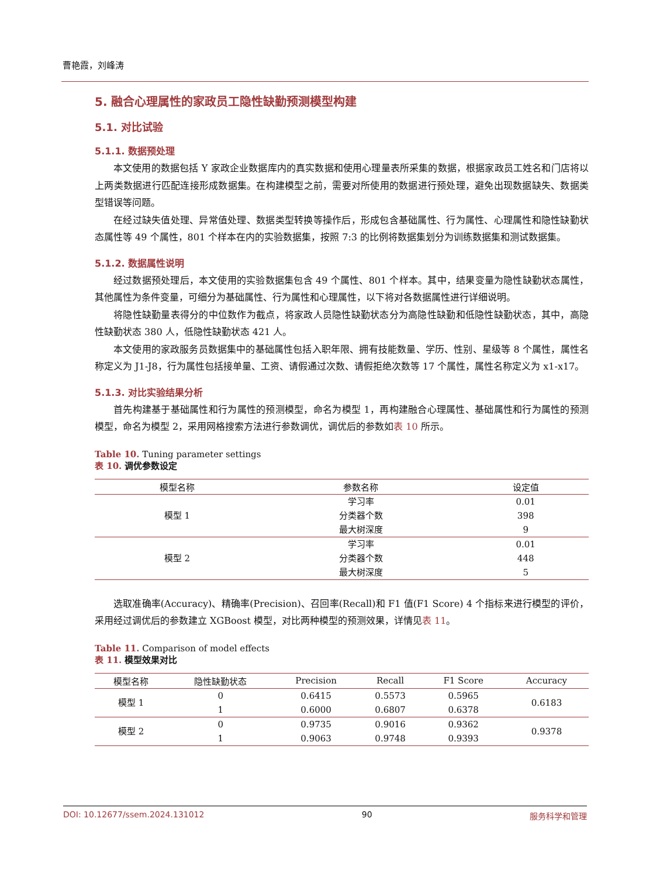曹艳霞，刘峰涛
5. 融合心理属性的家政员工隐性缺勤预测模型构建
5.1. 对比试验
5.1.1. 数据预处理
本文使用的数据包括 Y 家政企业数据库内的真实数据和使用心理量表所采集的数据，根据家政员工姓名和门店将以上两类数据进行匹配连接形成数据集。在构建模型之前，需要对所使用的数据进行预处理，避免出现数据缺失、数据类型错误等问题。
在经过缺失值处理、异常值处理、数据类型转换等操作后，形成包含基础属性、行为属性、心理属性和隐性缺勤状态属性等 49 个属性，801 个样本在内的实验数据集，按照 7:3 的比例将数据集划分为训练数据集和测试数据集。
5.1.2. 数据属性说明
经过数据预处理后，本文使用的实验数据集包含 49 个属性、801 个样本。其中，结果变量为隐性缺勤状态属性，其他属性为条件变量，可细分为基础属性、行为属性和心理属性，以下将对各数据属性进行详细说明。
将隐性缺勤量表得分的中位数作为截点，将家政人员隐性缺勤状态分为高隐性缺勤和低隐性缺勤状态，其中，高隐性缺勤状态 380 人，低隐性缺勤状态 421 人。
本文使用的家政服务员数据集中的基础属性包括入职年限、拥有技能数量、学历、性别、星级等 8 个属性，属性名称定义为 J1-J8，行为属性包括接单量、工资、请假通过次数、请假拒绝次数等 17 个属性，属性名称定义为 x1-x17。
5.1.3. 对比实验结果分析
首先构建基于基础属性和行为属性的预测模型，命名为模型 1，再构建融合心理属性、基础属性和行为属性的预测模型，命名为模型 2，采用网格搜索方法进行参数调优，调优后的参数如表 10 所示。
Table 10. Tuning parameter settings
表 10. 调优参数设定
| 模型名称 | 参数名称 | 设定值 |
| --- | --- | --- |
| 模型 1 | 学习率 | 0.01 |
| | 分类器个数 | 398 |
| | 最大树深度 | 9 |
| 模型 2 | 学习率 | 0.01 |
| | 分类器个数 | 448 |
| | 最大树深度 | 5 |
选取准确率(Accuracy)、精确率(Precision)、召回率(Recall)和 F1 值(F1 Score) 4 个指标来进行模型的评价，采用经过调优后的参数建立 XGBoost 模型，对比两种模型的预测效果，详情见表 11。
Table 11. Comparison of model effects
表 11. 模型效果对比
| 模型名称 | 隐性缺勤状态 | Precision | Recall | F1 Score | Accuracy |
| --- | --- | --- | --- | --- | --- |
| 模型 1 | 0 | 0.6415 | 0.5573 | 0.5965 | 0.6183 |
| | 1 | 0.6000 | 0.6807 | 0.6378 | |
| 模型 2 | 0 | 0.9735 | 0.9016 | 0.9362 | 0.9378 |
| | 1 | 0.9063 | 0.9748 | 0.9393 | |
DOI: 10.12677/ssem.2024.131012 90 服务科学和管理